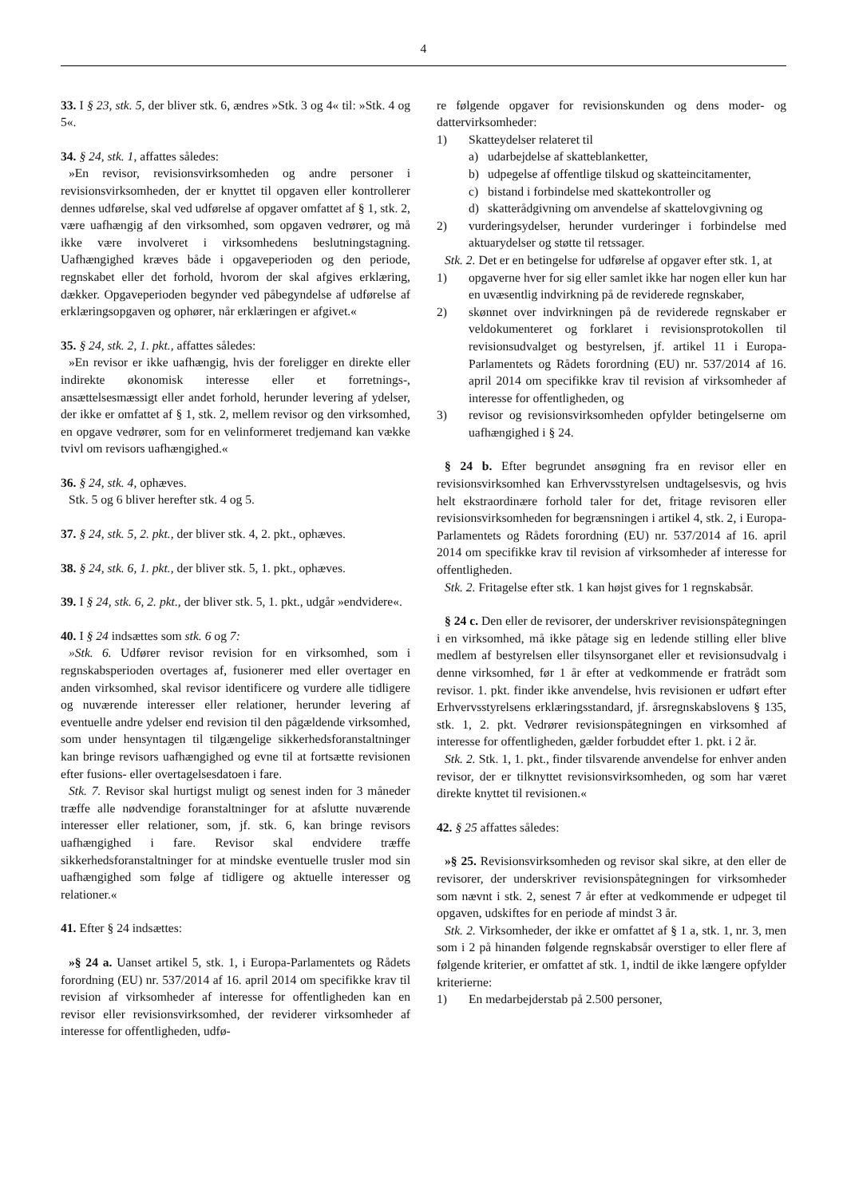4
33. I § 23, stk. 5, der bliver stk. 6, ændres »Stk. 3 og 4« til: »Stk. 4 og 5«.
34. § 24, stk. 1, affattes således:
»En revisor, revisionsvirksomheden og andre personer i revisionsvirksomheden, der er knyttet til opgaven eller kontrollerer dennes udførelse, skal ved udførelse af opgaver omfattet af § 1, stk. 2, være uafhængig af den virksomhed, som opgaven vedrører, og må ikke være involveret i virksomhedens beslutningstagning. Uafhængighed kræves både i opgaveperioden og den periode, regnskabet eller det forhold, hvorom der skal afgives erklæring, dækker. Opgaveperioden begynder ved påbegyndelse af udførelse af erklæringsopgaven og ophører, når erklæringen er afgivet.«
35. § 24, stk. 2, 1. pkt., affattes således:
»En revisor er ikke uafhængig, hvis der foreligger en direkte eller indirekte økonomisk interesse eller et forretnings-, ansættelsesmæssigt eller andet forhold, herunder levering af ydelser, der ikke er omfattet af § 1, stk. 2, mellem revisor og den virksomhed, en opgave vedrører, som for en velinformeret tredjemand kan vække tvivl om revisors uafhængighed.«
36. § 24, stk. 4, ophæves.
Stk. 5 og 6 bliver herefter stk. 4 og 5.
37. § 24, stk. 5, 2. pkt., der bliver stk. 4, 2. pkt., ophæves.
38. § 24, stk. 6, 1. pkt., der bliver stk. 5, 1. pkt., ophæves.
39. I § 24, stk. 6, 2. pkt., der bliver stk. 5, 1. pkt., udgår »endvidere«.
40. I § 24 indsættes som stk. 6 og 7:
»Stk. 6. Udfører revisor revision for en virksomhed, som i regnskabsperioden overtages af, fusionerer med eller overtager en anden virksomhed, skal revisor identificere og vurdere alle tidligere og nuværende interesser eller relationer, herunder levering af eventuelle andre ydelser end revision til den pågældende virksomhed, som under hensyntagen til tilgængelige sikkerhedsforanstaltninger kan bringe revisors uafhængighed og evne til at fortsætte revisionen efter fusions- eller overtagelsesdatoen i fare.
Stk. 7. Revisor skal hurtigst muligt og senest inden for 3 måneder træffe alle nødvendige foranstaltninger for at afslutte nuværende interesser eller relationer, som, jf. stk. 6, kan bringe revisors uafhængighed i fare. Revisor skal endvidere træffe sikkerhedsforanstaltninger for at mindske eventuelle trusler mod sin uafhængighed som følge af tidligere og aktuelle interesser og relationer.«
41. Efter § 24 indsættes:
»§ 24 a. Uanset artikel 5, stk. 1, i Europa-Parlamentets og Rådets forordning (EU) nr. 537/2014 af 16. april 2014 om specifikke krav til revision af virksomheder af interesse for offentligheden kan en revisor eller revisionsvirksomhed, der reviderer virksomheder af interesse for offentligheden, udfø-
re følgende opgaver for revisionskunden og dens moder- og dattervirksomheder:
1) Skatteydelser relateret til
a) udarbejdelse af skatteblanketter,
b) udpegelse af offentlige tilskud og skatteincitamenter,
c) bistand i forbindelse med skattekontroller og
d) skatterådgivning om anvendelse af skattelovgivning og
2) vurderingsydelser, herunder vurderinger i forbindelse med aktuarydelser og støtte til retssager.
Stk. 2. Det er en betingelse for udførelse af opgaver efter stk. 1, at
1) opgaverne hver for sig eller samlet ikke har nogen eller kun har en uvæsentlig indvirkning på de reviderede regnskaber,
2) skønnet over indvirkningen på de reviderede regnskaber er veldokumenteret og forklaret i revisionsprotokollen til revisionsudvalget og bestyrelsen, jf. artikel 11 i Europa-Parlamentets og Rådets forordning (EU) nr. 537/2014 af 16. april 2014 om specifikke krav til revision af virksomheder af interesse for offentligheden, og
3) revisor og revisionsvirksomheden opfylder betingelserne om uafhængighed i § 24.
§ 24 b. Efter begrundet ansøgning fra en revisor eller en revisionsvirksomhed kan Erhvervsstyrelsen undtagelsesvis, og hvis helt ekstraordinære forhold taler for det, fritage revisoren eller revisionsvirksomheden for begrænsningen i artikel 4, stk. 2, i Europa-Parlamentets og Rådets forordning (EU) nr. 537/2014 af 16. april 2014 om specifikke krav til revision af virksomheder af interesse for offentligheden.
Stk. 2. Fritagelse efter stk. 1 kan højst gives for 1 regnskabsår.
§ 24 c. Den eller de revisorer, der underskriver revisionspåtegningen i en virksomhed, må ikke påtage sig en ledende stilling eller blive medlem af bestyrelsen eller tilsynsorganet eller et revisionsudvalg i denne virksomhed, før 1 år efter at vedkommende er fratrådt som revisor. 1. pkt. finder ikke anvendelse, hvis revisionen er udført efter Erhvervsstyrelsens erklæringsstandard, jf. årsregnskabslovens § 135, stk. 1, 2. pkt. Vedrører revisionspåtegningen en virksomhed af interesse for offentligheden, gælder forbuddet efter 1. pkt. i 2 år.
Stk. 2. Stk. 1, 1. pkt., finder tilsvarende anvendelse for enhver anden revisor, der er tilknyttet revisionsvirksomheden, og som har været direkte knyttet til revisionen.«
42. § 25 affattes således:
»§ 25. Revisionsvirksomheden og revisor skal sikre, at den eller de revisorer, der underskriver revisionspåtegningen for virksomheder som nævnt i stk. 2, senest 7 år efter at vedkommende er udpeget til opgaven, udskiftes for en periode af mindst 3 år.
Stk. 2. Virksomheder, der ikke er omfattet af § 1 a, stk. 1, nr. 3, men som i 2 på hinanden følgende regnskabsår overstiger to eller flere af følgende kriterier, er omfattet af stk. 1, indtil de ikke længere opfylder kriterierne:
1) En medarbejderstab på 2.500 personer,